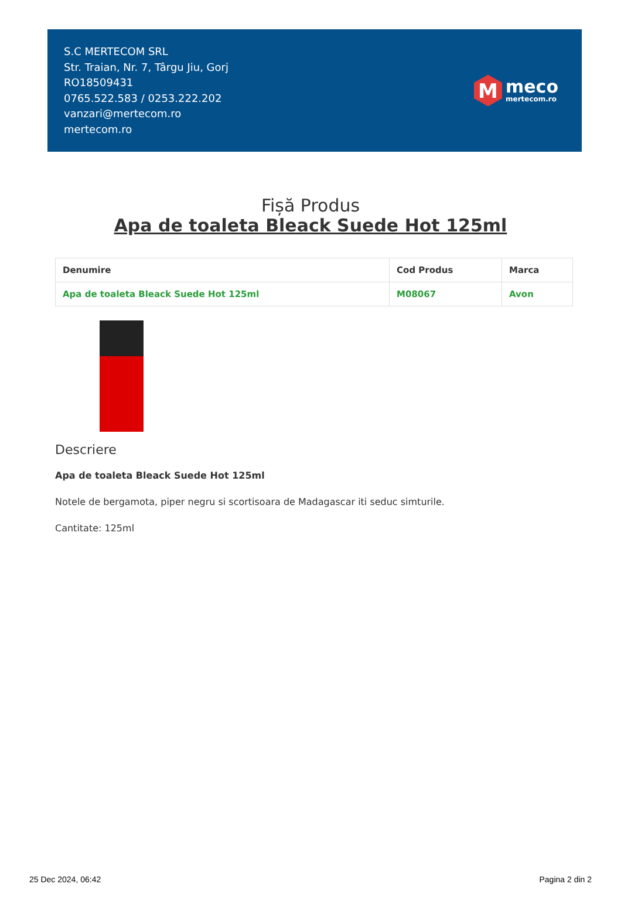S.C MERTECOM SRL
Str. Traian, Nr. 7, Târgu Jiu, Gorj
RO18509431
0765.522.583 / 0253.222.202
vanzari@mertecom.ro
mertecom.ro
M
meco
mertecom.ro
Fișă Produs
Apa de toaleta Bleack Suede Hot 125ml
| Denumire | Cod Produs | Marca |
| --- | --- | --- |
| Apa de toaleta Bleack Suede Hot 125ml | M08067 | Avon |
Descriere
Apa de toaleta Bleack Suede Hot 125ml
Notele de bergamota, piper negru si scortisoara de Madagascar iti seduc simturile.
Cantitate: 125ml
25 Dec 2024, 06:42 Pagina 2 din 2